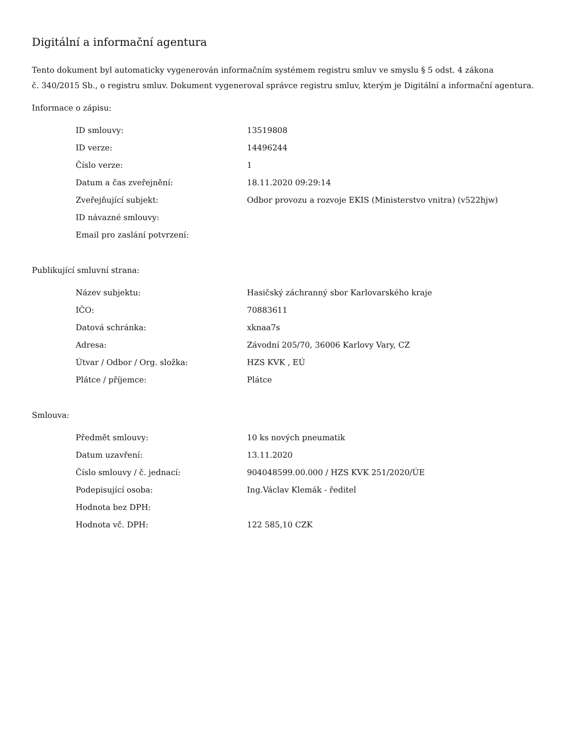Digitální a informační agentura
Tento dokument byl automaticky vygenerován informačním systémem registru smluv ve smyslu § 5 odst. 4 zákona
č. 340/2015 Sb., o registru smluv. Dokument vygeneroval správce registru smluv, kterým je Digitální a informační agentura.
Informace o zápisu:
| ID smlouvy: | 13519808 |
| ID verze: | 14496244 |
| Číslo verze: | 1 |
| Datum a čas zveřejnění: | 18.11.2020 09:29:14 |
| Zveřejňující subjekt: | Odbor provozu a rozvoje EKIS (Ministerstvo vnitra) (v522hjw) |
| ID návazné smlouvy: | |
| Email pro zaslání potvrzení: | |
Publikující smluvní strana:
| Název subjektu: | Hasičský záchranný sbor Karlovarského kraje |
| IČO: | 70883611 |
| Datová schránka: | xknaa7s |
| Adresa: | Závodní 205/70, 36006 Karlovy Vary, CZ |
| Útvar / Odbor / Org. složka: | HZS KVK , EÚ |
| Plátce / příjemce: | Plátce |
Smlouva:
| Předmět smlouvy: | 10 ks nových pneumatik |
| Datum uzavření: | 13.11.2020 |
| Číslo smlouvy / č. jednací: | 904048599.00.000 / HZS KVK 251/2020/ÚE |
| Podepisující osoba: | Ing.Václav Klemák - ředitel |
| Hodnota bez DPH: | |
| Hodnota vč. DPH: | 122 585,10 CZK |